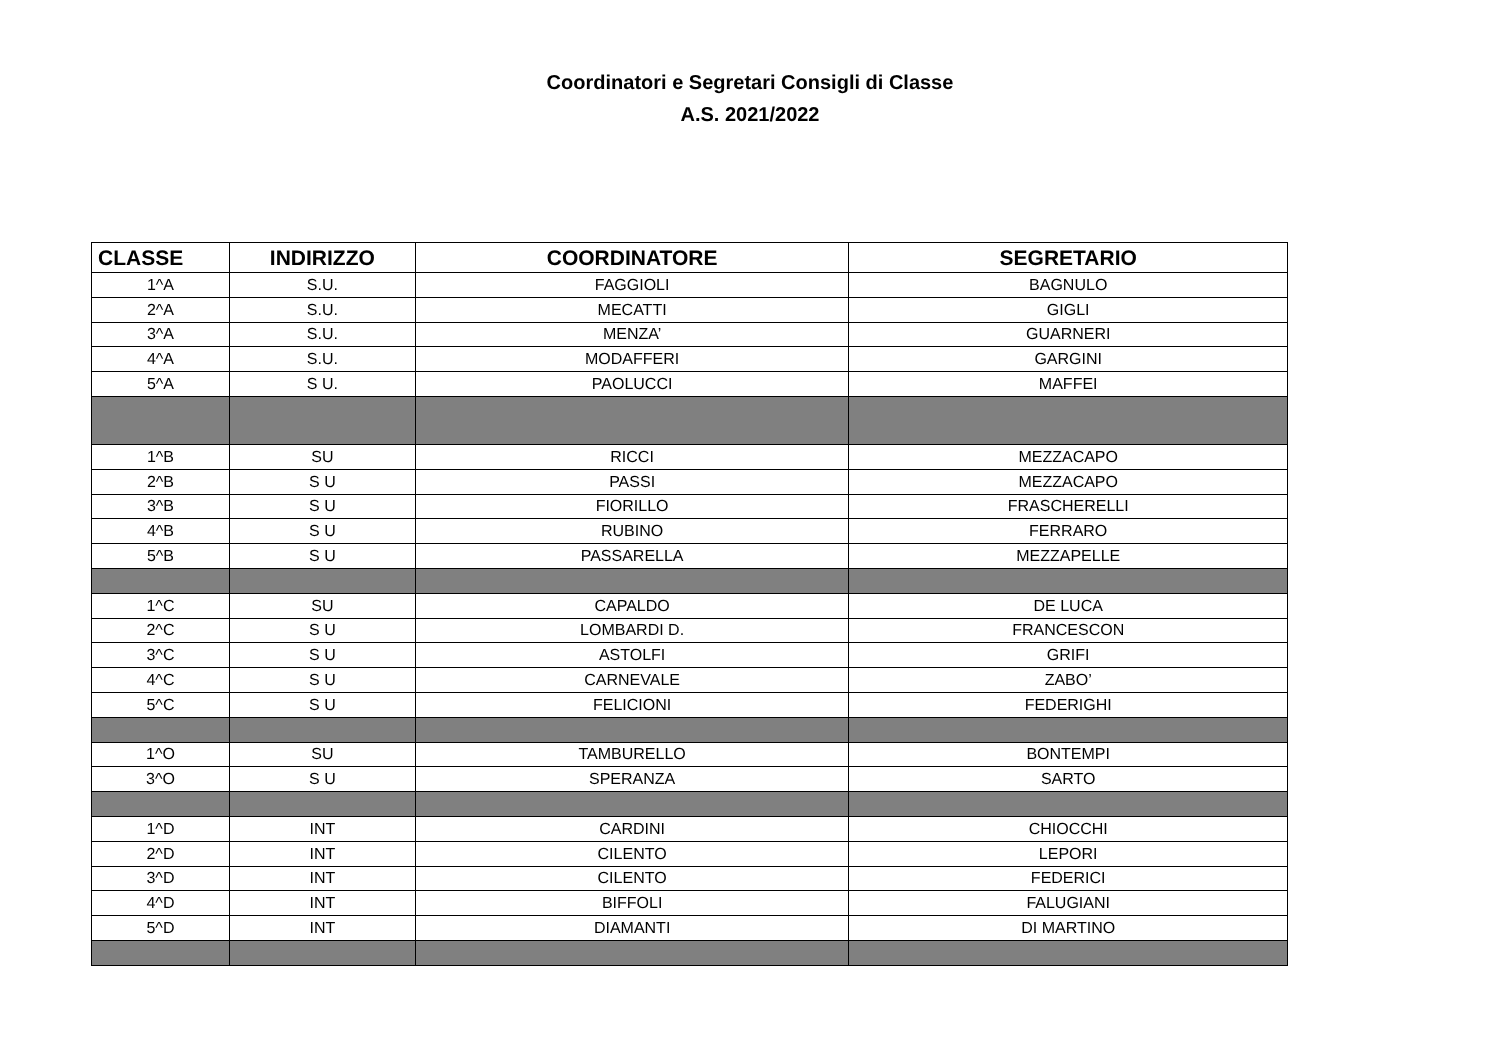Coordinatori e Segretari Consigli di Classe
A.S. 2021/2022
| CLASSE | INDIRIZZO | COORDINATORE | SEGRETARIO |
| --- | --- | --- | --- |
| 1^A | S.U. | FAGGIOLI | BAGNULO |
| 2^A | S.U. | MECATTI | GIGLI |
| 3^A | S.U. | MENZA’ | GUARNERI |
| 4^A | S.U. | MODAFFERI | GARGINI |
| 5^A | S U. | PAOLUCCI | MAFFEI |
| 1^B | SU | RICCI | MEZZACAPO |
| 2^B | S U | PASSI | MEZZACAPO |
| 3^B | S U | FIORILLO | FRASCHERELLI |
| 4^B | S U | RUBINO | FERRARO |
| 5^B | S U | PASSARELLA | MEZZAPELLE |
| 1^C | SU | CAPALDO | DE LUCA |
| 2^C | S U | LOMBARDI D. | FRANCESCON |
| 3^C | S U | ASTOLFI | GRIFI |
| 4^C | S U | CARNEVALE | ZABO’ |
| 5^C | S U | FELICIONI | FEDERIGHI |
| 1^O | SU | TAMBURELLO | BONTEMPI |
| 3^O | S U | SPERANZA | SARTO |
| 1^D | INT | CARDINI | CHIOCCHI |
| 2^D | INT | CILENTO | LEPORI |
| 3^D | INT | CILENTO | FEDERICI |
| 4^D | INT | BIFFOLI | FALUGIANI |
| 5^D | INT | DIAMANTI | DI MARTINO |